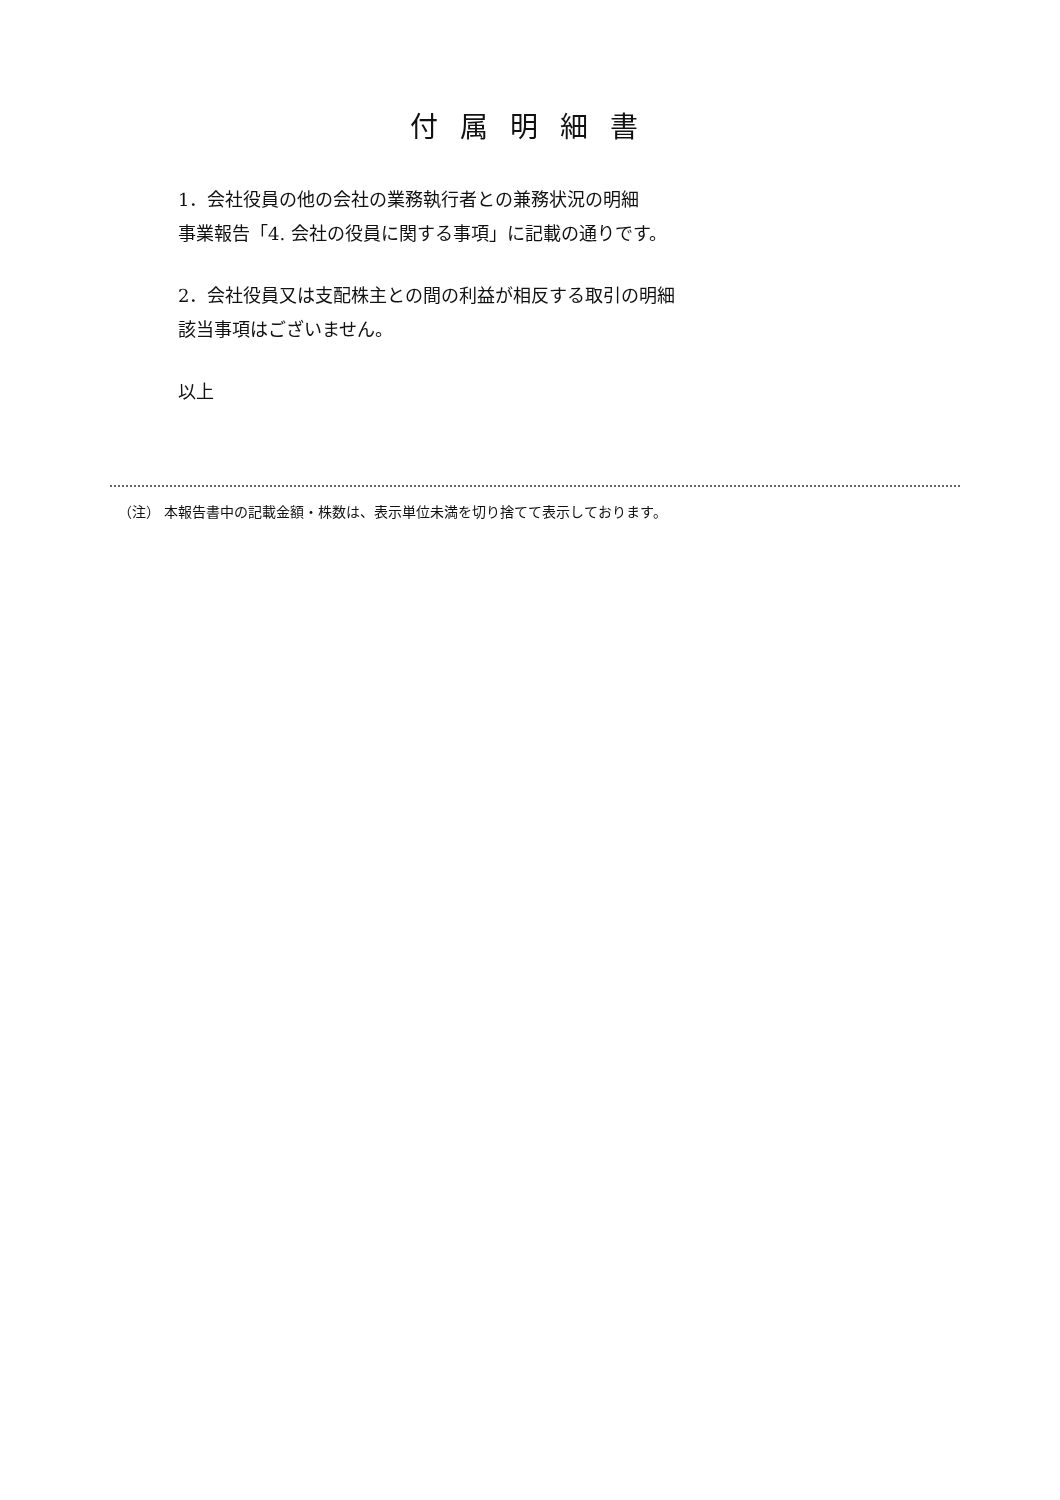付属明細書
1．会社役員の他の会社の業務執行者との兼務状況の明細
事業報告「4. 会社の役員に関する事項」に記載の通りです。
2．会社役員又は支配株主との間の利益が相反する取引の明細
該当事項はございません。
以上
（注） 本報告書中の記載金額・株数は、表示単位未満を切り捨てて表示しております。